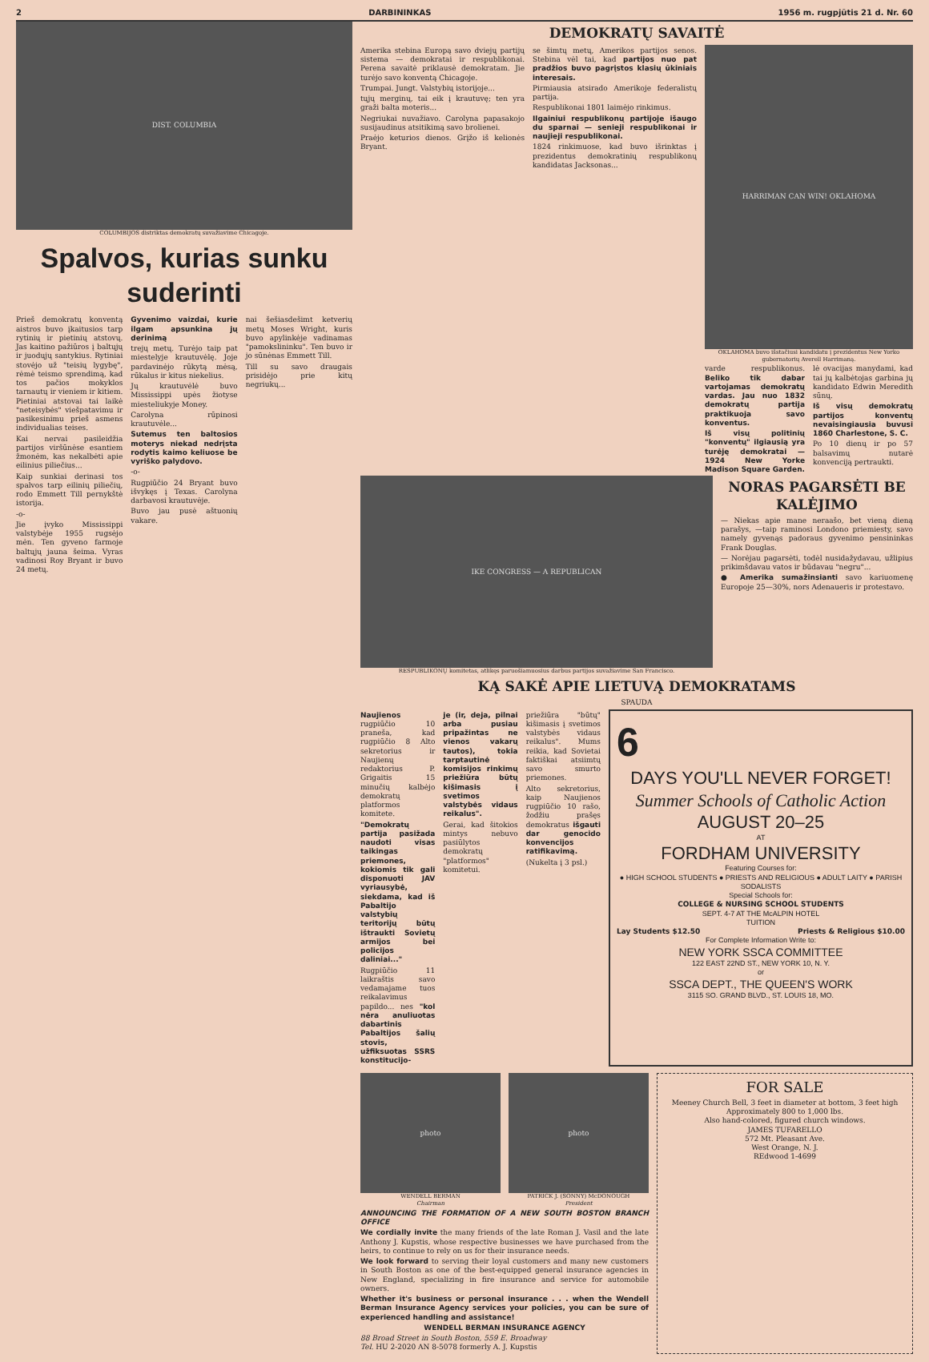2 DARBININKAS 1956 m. rugpjūtis 21 d. Nr. 60
DIST. COLUMBIA
COLUMBIJOS distriktas demokratų suvažiavime Chicagoje.
Spalvos, kurias sunku suderinti
Prieš demokratų konventą aistros buvo įkaitusios tarp rytinių ir pietinių atstovų. Jas kaitino pažiūros į baltųjų ir juodųjų santykius. Rytiniai stovėjo už "teisių lygybę", rėmė teismo sprendimą, kad tos pačios mokyklos tarnautų ir vieniem ir kitiem. Pietiniai atstovai tai laikė "neteisybės" viešpatavimu ir pasikesinimu prieš asmens individualias teises.
Kai nervai pasileidžia partijos viršūnėse esantiem žmonėm, kas nekalbėti apie eilinius piliečius...
Kaip sunkiai derinasi tos spalvos tarp eilinių piliečių, rodo Emmett Till pernykštė istorija.
-o-
Jie įvyko Mississippi valstybėje 1955 rugsėjo mėn. Ten gyveno farmoje baltųjų jauna šeima. Vyras vadinosi Roy Bryant ir buvo 24 metų.
Gyvenimo vaizdai, kurie ilgam apsunkina jų derinimą
trejų metų. Turėjo taip pat miestelyje krautuvėlę. Joje pardavinėjo rūkytą mėsą, rūkalus ir kitus niekelius.
Jų krautuvėlė buvo Mississippi upės žiotyse miesteliukyje Money.
Carolyna rūpinosi krautuvėle...
Sutemus ten baltosios moterys niekad nedrįsta rodytis kaimo keliuose be vyriško palydovo.
-o-
Rugpiūčio 24 Bryant buvo išvykęs į Texas. Carolyna darbavosi krautuvėje.
Buvo jau pusė aštuonių vakare.
nai šešiasdešimt ketverių metų Moses Wright, kuris buvo apylinkėje vadinamas "pamokslininku". Ten buvo ir jo sūnėnas Emmett Till.
Till su savo draugais prisidėjo prie kitų negriukų...
DEMOKRATŲ SAVAITĖ
Amerika stebina Europą savo dviejų partijų sistema — demokratai ir respublikonai. Perena savaitė priklausė demokratam. Jie turėjo savo konventą Chicagoje.
Trumpai. Jungt. Valstybių istorijoje...
tųjų merginų, tai eik į krautuvę; ten yra graži balta moteris...
Negriukai nuvažiavo. Carolyna papasakojo susijaudinus atsitikimą savo brolienei.
Praėjo keturios dienos. Grįžo iš kelionės Bryant.
se šimtų metų, Amerikos partijos senos. Stebina vėl tai, kad partijos nuo pat pradžios buvo pagrįstos klasių ūkiniais interesais.
Pirmiausia atsirado Amerikoje federalistų partija.
Respublikonai 1801 laimėjo rinkimus.
Ilgainiui respublikonų partijoje išaugo du sparnai — senieji respublikonai ir naujieji respublikonai.
1824 rinkimuose, kad buvo išrinktas į prezidentus demokratinių respublikonų kandidatas Jacksonas...
HARRIMAN CAN WIN! OKLAHOMA
OKLAHOMA buvo išstačiusi kandidatu į prezidentus New Yorko gubernatorių Averell Harrimaną.
varde respublikonus. Beliko tik dabar vartojamas demokratų vardas. Jau nuo 1832 demokratų partija praktikuoja savo konventus.
Iš visų politinių "konventų" ilgiausią yra turėję demokratai — 1924 New Yorke Madison Square Garden.
lė ovacijas manydami, kad tai jų kalbėtojas garbina jų kandidato Edwin Meredith sūnų.
Iš visų demokratų partijos konventų nevaisingiausia buvusi 1860 Charlestone, S. C.
Po 10 dienų ir po 57 balsavimų nutarė konvenciją pertraukti.
IKE CONGRESS — A REPUBLICAN
RESPUBLIKONŲ komitetas, atlikęs paruošiamuosius darbus partijos suvažiavime San Francisco.
NORAS PAGARSĖTI BE KALĖJIMO
— Niekas apie mane neraašo, bet vieną dieną parašys, —taip raminosi Londono priemiesty, savo namely gyvenąs padoraus gyvenimo pensininkas Frank Douglas.
— Norėjau pagarsėti, todėl nusidažydavau, užlipius prikimšdavau vatos ir būdavau "negru"...
● Amerika sumažinsianti savo kariuomenę Europoje 25—30%, nors Adenaueris ir protestavo.
KĄ SAKĖ APIE LIETUVĄ DEMOKRATAMS
SPAUDA
Naujienos rugpiūčio 10 praneša, kad rugpiūčio 8 Alto sekretorius ir Naujienų redaktorius P. Grigaitis 15 minučių kalbėjo demokratų platformos komitete.
"Demokratų partija pasižada naudoti visas taikingas priemones, kokiomis tik gali disponuoti JAV vyriausybė, siekdama, kad iš Pabaltijo valstybių teritorijų būtų ištraukti Sovietų armijos bei policijos daliniai..."
Rugpiūčio 11 laikraštis savo vedamajame tuos reikalavimus papildo... nes "kol nėra anuliuotas dabartinis Pabaltijos šalių stovis, užfiksuotas SSRS konstitucijo-
je (ir, deja, pilnai arba pusiau pripažintas ne vienos vakarų tautos), tokia tarptautinė komisijos rinkimų priežiūra būtų kišimasis į svetimos valstybės vidaus reikalus".
Gerai, kad šitokios mintys nebuvo pasiūlytos demokratų "platformos" komitetui.
priežiūra "būtų" kišimasis į svetimos valstybės vidaus reikalus". Mums reikia, kad Sovietai faktiškai atsiimtų savo smurto priemones.
Alto sekretorius, kaip Naujienos rugpiūčio 10 rašo, žodžiu prašęs demokratus išgauti dar genocido konvencijos ratifikavimą.
(Nukelta į 3 psl.)
6
DAYS YOU'LL NEVER FORGET!
Summer Schools of Catholic Action
AUGUST 20–25
AT
FORDHAM UNIVERSITY
Featuring Courses for:
● HIGH SCHOOL STUDENTS ● PRIESTS AND RELIGIOUS ● ADULT LAITY ● PARISH SODALISTS
Special Schools for:
COLLEGE & NURSING SCHOOL STUDENTS
SEPT. 4-7 AT THE McALPIN HOTEL
TUITION
Lay Students $12.50 Priests & Religious $10.00
For Complete Information Write to:
NEW YORK SSCA COMMITTEE
122 EAST 22ND ST., NEW YORK 10, N. Y.
or
SSCA DEPT., THE QUEEN'S WORK
3115 SO. GRAND BLVD., ST. LOUIS 18, MO.
photo
WENDELL BERMAN
Chairman
photo
PATRICK J. (SONNY) McDONOUGH
President
ANNOUNCING THE FORMATION OF A NEW SOUTH BOSTON BRANCH OFFICE
We cordially invite the many friends of the late Roman J. Vasil and the late Anthony J. Kupstis, whose respective businesses we have purchased from the heirs, to continue to rely on us for their insurance needs.
We look forward to serving their loyal customers and many new customers in South Boston as one of the best-equipped general insurance agencies in New England, specializing in fire insurance and service for automobile owners.
Whether it's business or personal insurance . . . when the Wendell Berman Insurance Agency services your policies, you can be sure of experienced handling and assistance!
WENDELL BERMAN INSURANCE AGENCY
88 Broad Street in South Boston, 559 E. Broadway
Tel. HU 2-2020 AN 8-5078 formerly A. J. Kupstis
FOR SALE
Meeney Church Bell, 3 feet in diameter at bottom, 3 feet high Approximately 800 to 1,000 lbs.
Also hand-colored, figured church windows.
JAMES TUFARELLO
572 Mt. Pleasant Ave.
West Orange, N. J.
REdwood 1-4699